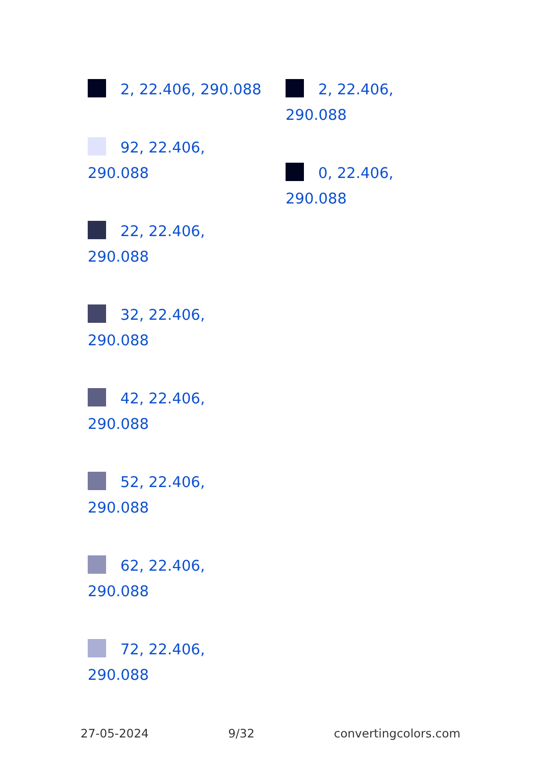2, 22.406, 290.088
92, 22.406, 290.088
22, 22.406, 290.088
32, 22.406, 290.088
42, 22.406, 290.088
52, 22.406, 290.088
62, 22.406, 290.088
72, 22.406, 290.088
2, 22.406, 290.088
0, 22.406, 290.088
27-05-2024 9/32 convertingcolors.com